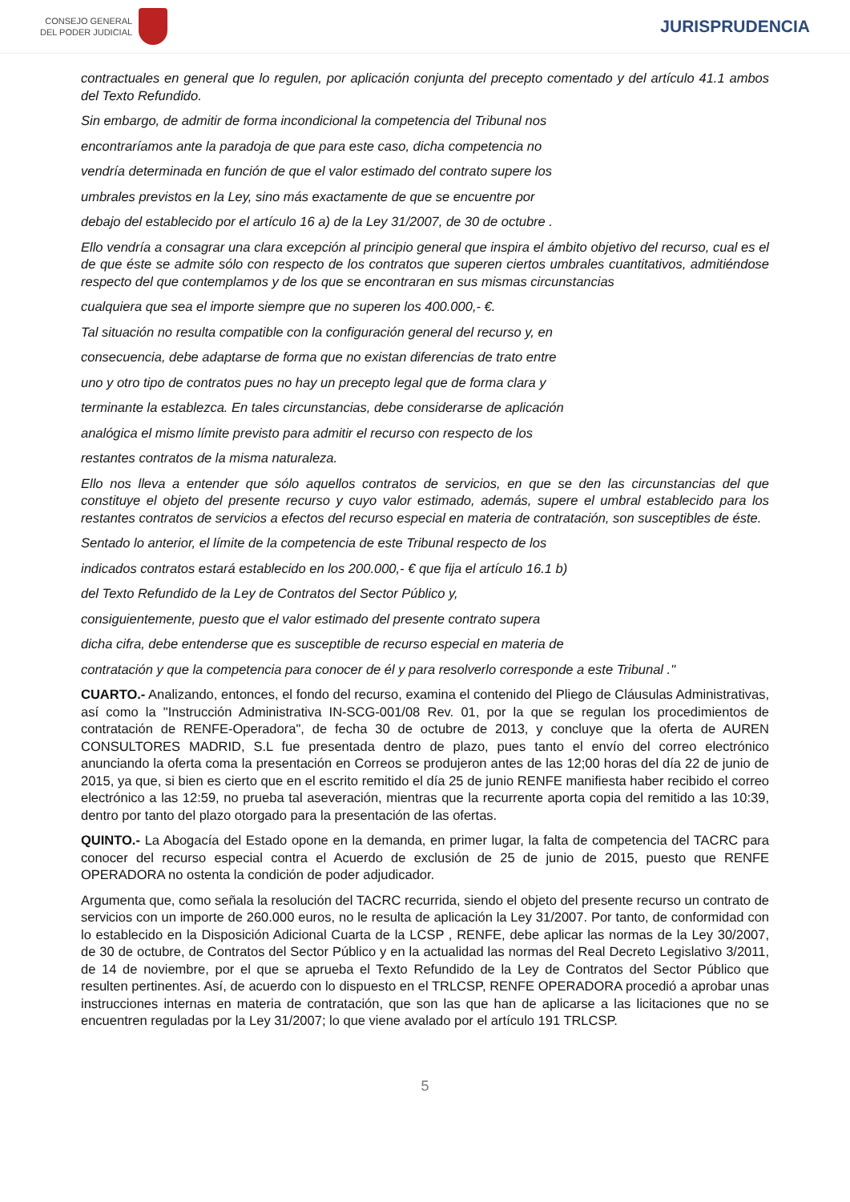CONSEJO GENERAL
DEL PODER JUDICIAL
JURISPRUDENCIA
contractuales en general que lo regulen, por aplicación conjunta del precepto comentado y del artículo 41.1 ambos del Texto Refundido.
Sin embargo, de admitir de forma incondicional la competencia del Tribunal nos
encontraríamos ante la paradoja de que para este caso, dicha competencia no
vendría determinada en función de que el valor estimado del contrato supere los
umbrales previstos en la Ley, sino más exactamente de que se encuentre por
debajo del establecido por el artículo 16 a) de la Ley 31/2007, de 30 de octubre .
Ello vendría a consagrar una clara excepción al principio general que inspira el ámbito objetivo del recurso, cual es el de que éste se admite sólo con respecto de los contratos que superen ciertos umbrales cuantitativos, admitiéndose respecto del que contemplamos y de los que se encontraran en sus mismas circunstancias
cualquiera que sea el importe siempre que no superen los 400.000,- €.
Tal situación no resulta compatible con la configuración general del recurso y, en
consecuencia, debe adaptarse de forma que no existan diferencias de trato entre
uno y otro tipo de contratos pues no hay un precepto legal que de forma clara y
terminante la establezca. En tales circunstancias, debe considerarse de aplicación
analógica el mismo límite previsto para admitir el recurso con respecto de los
restantes contratos de la misma naturaleza.
Ello nos lleva a entender que sólo aquellos contratos de servicios, en que se den las circunstancias del que constituye el objeto del presente recurso y cuyo valor estimado, además, supere el umbral establecido para los restantes contratos de servicios a efectos del recurso especial en materia de contratación, son susceptibles de éste.
Sentado lo anterior, el límite de la competencia de este Tribunal respecto de los
indicados contratos estará establecido en los 200.000,- € que fija el artículo 16.1 b)
del Texto Refundido de la Ley de Contratos del Sector Público y,
consiguientemente, puesto que el valor estimado del presente contrato supera
dicha cifra, debe entenderse que es susceptible de recurso especial en materia de
contratación y que la competencia para conocer de él y para resolverlo corresponde a este Tribunal ."
CUARTO.- Analizando, entonces, el fondo del recurso, examina el contenido del Pliego de Cláusulas Administrativas, así como la "Instrucción Administrativa IN-SCG-001/08 Rev. 01, por la que se regulan los procedimientos de contratación de RENFE-Operadora", de fecha 30 de octubre de 2013, y concluye que la oferta de AUREN CONSULTORES MADRID, S.L fue presentada dentro de plazo, pues tanto el envío del correo electrónico anunciando la oferta coma la presentación en Correos se produjeron antes de las 12;00 horas del día 22 de junio de 2015, ya que, si bien es cierto que en el escrito remitido el día 25 de junio RENFE manifiesta haber recibido el correo electrónico a las 12:59, no prueba tal aseveración, mientras que la recurrente aporta copia del remitido a las 10:39, dentro por tanto del plazo otorgado para la presentación de las ofertas.
QUINTO.- La Abogacía del Estado opone en la demanda, en primer lugar, la falta de competencia del TACRC para conocer del recurso especial contra el Acuerdo de exclusión de 25 de junio de 2015, puesto que RENFE OPERADORA no ostenta la condición de poder adjudicador.
Argumenta que, como señala la resolución del TACRC recurrida, siendo el objeto del presente recurso un contrato de servicios con un importe de 260.000 euros, no le resulta de aplicación la Ley 31/2007. Por tanto, de conformidad con lo establecido en la Disposición Adicional Cuarta de la LCSP , RENFE, debe aplicar las normas de la Ley 30/2007, de 30 de octubre, de Contratos del Sector Público y en la actualidad las normas del Real Decreto Legislativo 3/2011, de 14 de noviembre, por el que se aprueba el Texto Refundido de la Ley de Contratos del Sector Público que resulten pertinentes. Así, de acuerdo con lo dispuesto en el TRLCSP, RENFE OPERADORA procedió a aprobar unas instrucciones internas en materia de contratación, que son las que han de aplicarse a las licitaciones que no se encuentren reguladas por la Ley 31/2007; lo que viene avalado por el artículo 191 TRLCSP.
5